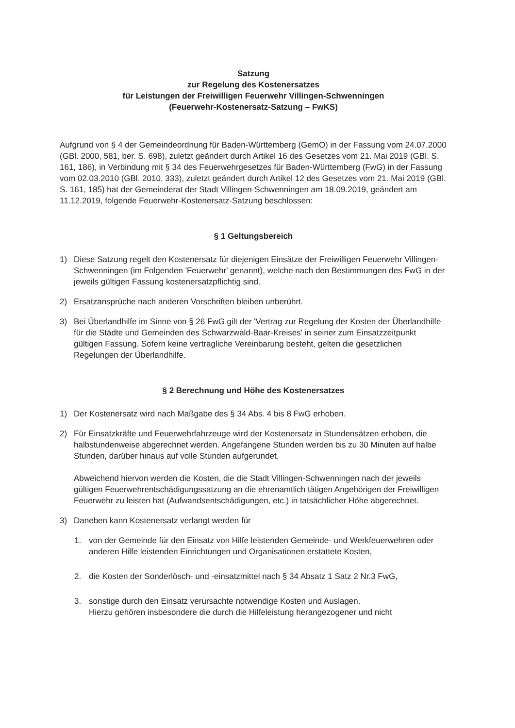Satzung
zur Regelung des Kostenersatzes
für Leistungen der Freiwilligen Feuerwehr Villingen-Schwenningen
(Feuerwehr-Kostenersatz-Satzung – FwKS)
Aufgrund von § 4 der Gemeindeordnung für Baden-Württemberg (GemO) in der Fassung vom 24.07.2000 (GBl. 2000, 581, ber. S. 698), zuletzt geändert durch Artikel 16 des Gesetzes vom 21. Mai 2019 (GBl. S. 161, 186), in Verbindung mit § 34 des Feuerwehrgesetzes für Baden-Württemberg (FwG) in der Fassung vom 02.03.2010 (GBl. 2010, 333), zuletzt geändert durch Artikel 12 des Gesetzes vom 21. Mai 2019 (GBl. S. 161, 185) hat der Gemeinderat der Stadt Villingen-Schwenningen am 18.09.2019, geändert am 11.12.2019, folgende Feuerwehr-Kostenersatz-Satzung beschlossen:
§ 1 Geltungsbereich
1) Diese Satzung regelt den Kostenersatz für diejenigen Einsätze der Freiwilligen Feuerwehr Villingen-Schwenningen (im Folgenden 'Feuerwehr' genannt), welche nach den Bestimmungen des FwG in der jeweils gültigen Fassung kostenersatzpflichtig sind.
2) Ersatzansprüche nach anderen Vorschriften bleiben unberührt.
3) Bei Überlandhilfe im Sinne von § 26 FwG gilt der 'Vertrag zur Regelung der Kosten der Überlandhilfe für die Städte und Gemeinden des Schwarzwald-Baar-Kreises' in seiner zum Einsatzzeitpunkt gültigen Fassung. Sofern keine vertragliche Vereinbarung besteht, gelten die gesetzlichen Regelungen der Überlandhilfe.
§ 2 Berechnung und Höhe des Kostenersatzes
1) Der Kostenersatz wird nach Maßgabe des § 34 Abs. 4 bis 8 FwG erhoben.
2) Für Einsatzkräfte und Feuerwehrfahrzeuge wird der Kostenersatz in Stundensätzen erhoben, die halbstundenweise abgerechnet werden. Angefangene Stunden werden bis zu 30 Minuten auf halbe Stunden, darüber hinaus auf volle Stunden aufgerundet.
Abweichend hiervon werden die Kosten, die die Stadt Villingen-Schwenningen nach der jeweils gültigen Feuerwehrentschädigungssatzung an die ehrenamtlich tätigen Angehörigen der Freiwilligen Feuerwehr zu leisten hat (Aufwandsentschädigungen, etc.) in tatsächlicher Höhe abgerechnet.
3) Daneben kann Kostenersatz verlangt werden für
1. von der Gemeinde für den Einsatz von Hilfe leistenden Gemeinde- und Werkfeuerwehren oder anderen Hilfe leistenden Einrichtungen und Organisationen erstattete Kosten,
2. die Kosten der Sonderlösch- und -einsatzmittel nach § 34 Absatz 1 Satz 2 Nr.3 FwG,
3. sonstige durch den Einsatz verursachte notwendige Kosten und Auslagen.
Hierzu gehören insbesondere die durch die Hilfeleistung herangezogener und nicht